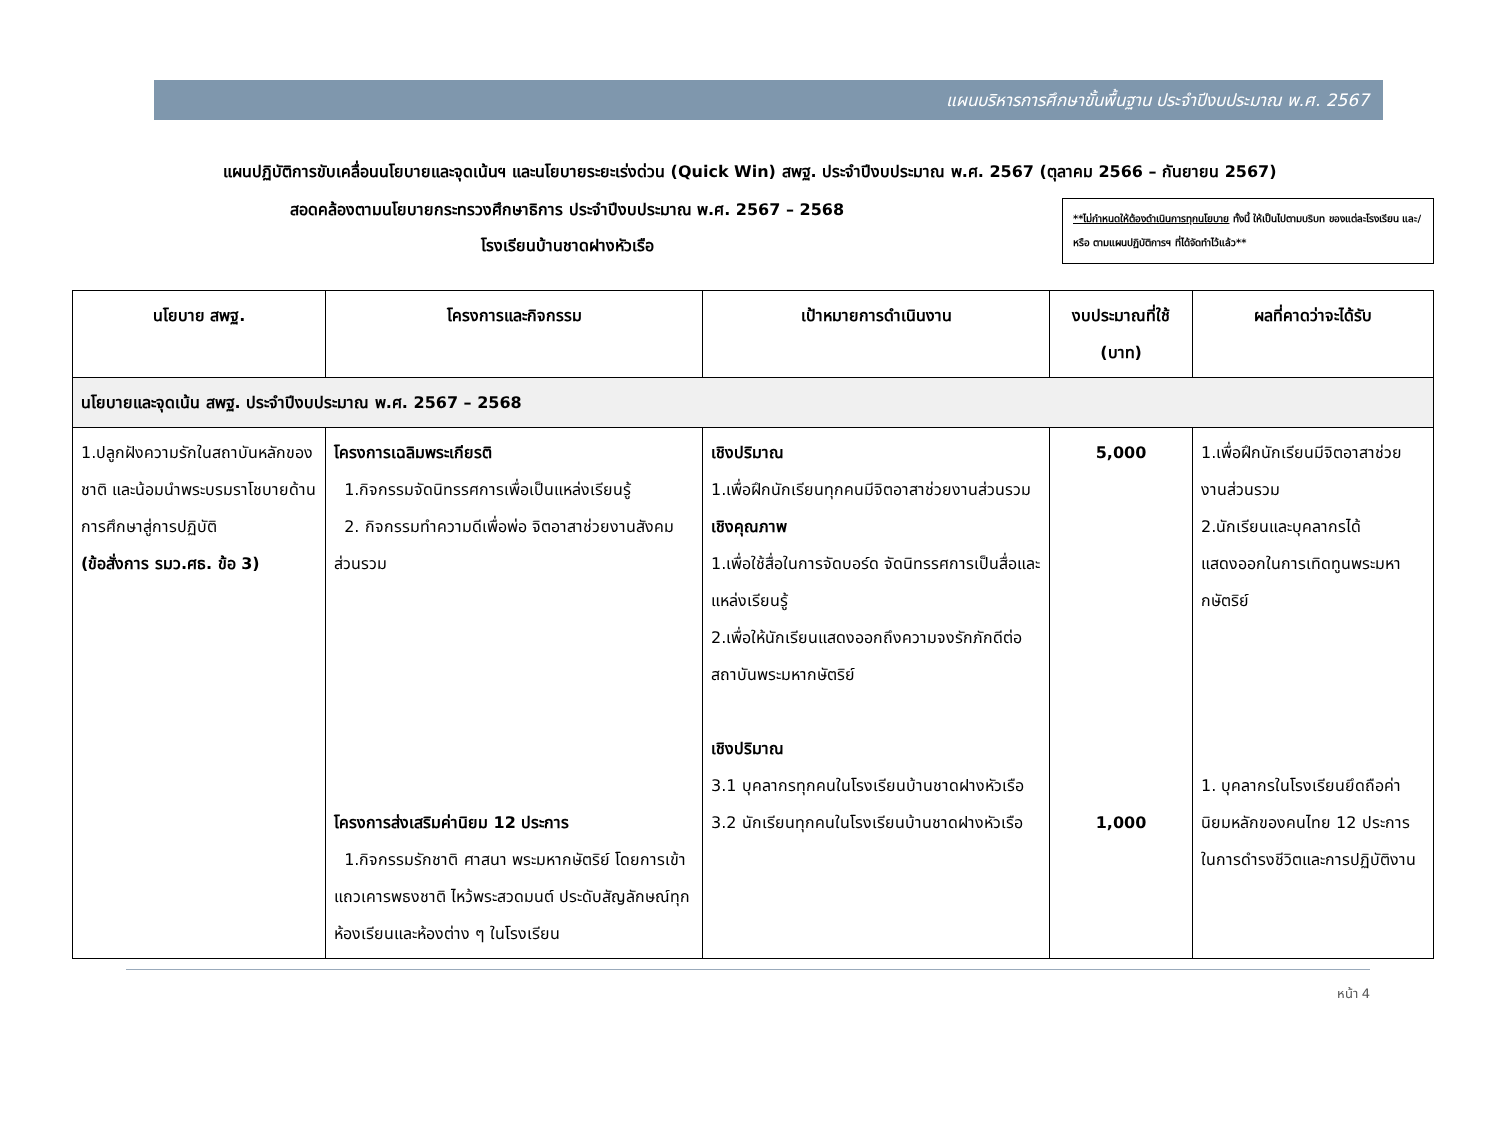แผนบริหารการศึกษาขั้นพื้นฐาน ประจำปีงบประมาณ พ.ศ. 2567
แผนปฏิบัติการขับเคลื่อนนโยบายและจุดเน้นฯ และนโยบายระยะเร่งด่วน (Quick Win) สพฐ. ประจำปีงบประมาณ พ.ศ. 2567 (ตุลาคม 2566 – กันยายน 2567)
สอดคล้องตามนโยบายกระทรวงศึกษาธิการ ประจำปีงบประมาณ พ.ศ. 2567 – 2568
โรงเรียนบ้านชาดฝางหัวเรือ
**ไม่กำหนดให้ต้องดำเนินการทุกนโยบาย ทั้งนี้ ให้เป็นไปตามบริบท ของแต่ละโรงเรียน และ/หรือ ตามแผนปฏิบัติการฯ ที่ได้จัดทำไว้แล้ว**
| นโยบาย สพฐ. | โครงการและกิจกรรม | เป้าหมายการดำเนินงาน | งบประมาณที่ใช้ (บาท) | ผลที่คาดว่าจะได้รับ |
| --- | --- | --- | --- | --- |
| นโยบายและจุดเน้น สพฐ. ประจำปีงบประมาณ พ.ศ. 2567 – 2568 | | | | |
| 1.ปลูกฝังความรักในสถาบันหลักของชาติ และน้อมนำพระบรมราโชบายด้านการศึกษาสู่การปฏิบัติ (ข้อสั่งการ รมว.ศธ. ข้อ 3) | โครงการเฉลิมพระเกียรติ 1.กิจกรรมจัดนิทรรศการเพื่อเป็นแหล่งเรียนรู้ 2. กิจกรรมทำความดีเพื่อพ่อ จิตอาสาช่วยงานสังคมส่วนรวม โครงการส่งเสริมค่านิยม 12 ประการ 1.กิจกรรมรักชาติ ศาสนา พระมหากษัตริย์ โดยการเข้าแถวเคารพธงชาติ ไหว้พระสวดมนต์ ประดับสัญลักษณ์ทุกห้องเรียนและห้องต่าง ๆ ในโรงเรียน | เชิงปริมาณ 1.เพื่อฝึกนักเรียนทุกคนมีจิตอาสาช่วยงานส่วนรวม เชิงคุณภาพ 1.เพื่อใช้สื่อในการจัดบอร์ด จัดนิทรรศการเป็นสื่อและแหล่งเรียนรู้ 2.เพื่อให้นักเรียนแสดงออกถึงความจงรักภักดีต่อสถาบันพระมหากษัตริย์ เชิงปริมาณ 3.1 บุคลากรทุกคนในโรงเรียนบ้านชาดฝางหัวเรือ 3.2 นักเรียนทุกคนในโรงเรียนบ้านชาดฝางหัวเรือ | 5,000 1,000 | 1.เพื่อฝึกนักเรียนมีจิตอาสาช่วยงานส่วนรวม 2.นักเรียนและบุคลากรได้แสดงออกในการเทิดทูนพระมหากษัตริย์ 1. บุคลากรในโรงเรียนยึดถือค่านิยมหลักของคนไทย 12 ประการ ในการดำรงชีวิตและการปฏิบัติงาน |
หน้า 4